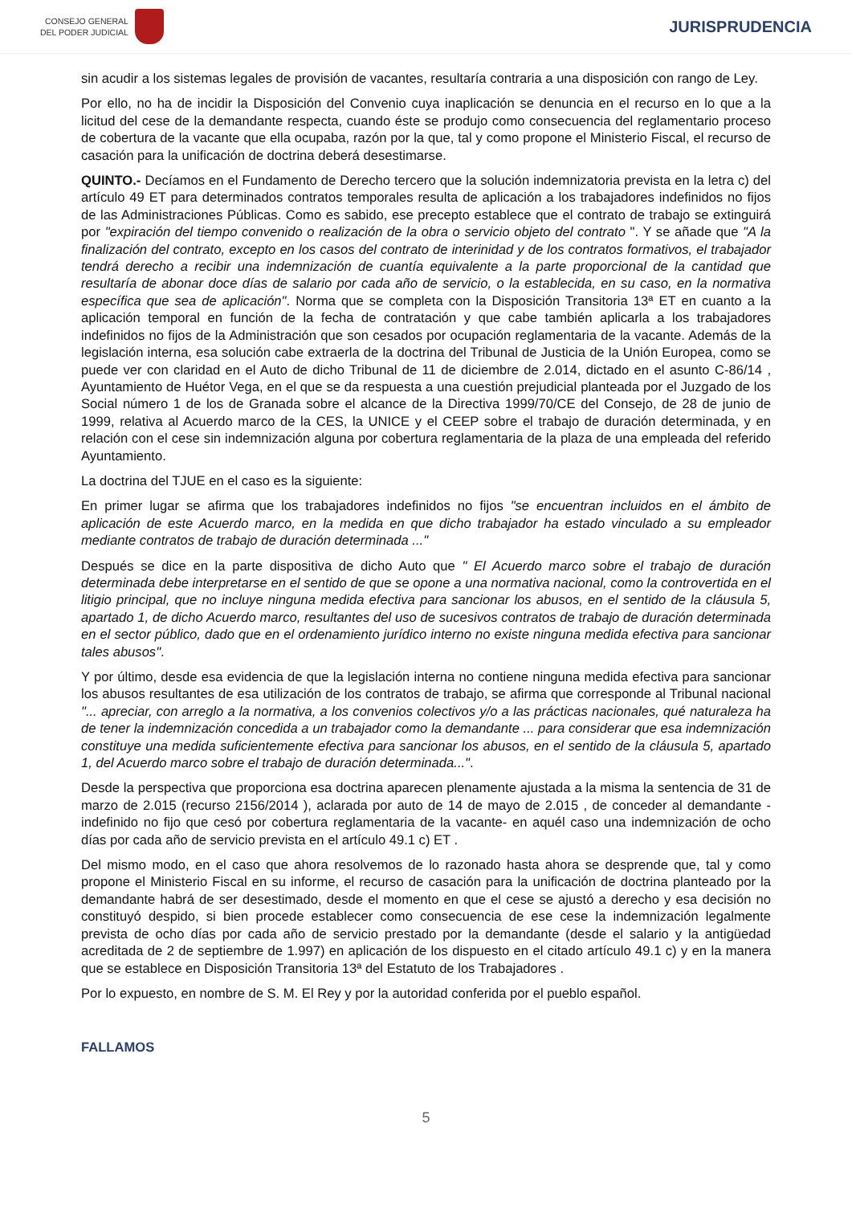CONSEJO GENERAL
DEL PODER JUDICIAL
JURISPRUDENCIA
sin acudir a los sistemas legales de provisión de vacantes, resultaría contraria a una disposición con rango de Ley.
Por ello, no ha de incidir la Disposición del Convenio cuya inaplicación se denuncia en el recurso en lo que a la licitud del cese de la demandante respecta, cuando éste se produjo como consecuencia del reglamentario proceso de cobertura de la vacante que ella ocupaba, razón por la que, tal y como propone el Ministerio Fiscal, el recurso de casación para la unificación de doctrina deberá desestimarse.
QUINTO.- Decíamos en el Fundamento de Derecho tercero que la solución indemnizatoria prevista en la letra c) del artículo 49 ET para determinados contratos temporales resulta de aplicación a los trabajadores indefinidos no fijos de las Administraciones Públicas. Como es sabido, ese precepto establece que el contrato de trabajo se extinguirá por "expiración del tiempo convenido o realización de la obra o servicio objeto del contrato ". Y se añade que "A la finalización del contrato, excepto en los casos del contrato de interinidad y de los contratos formativos, el trabajador tendrá derecho a recibir una indemnización de cuantía equivalente a la parte proporcional de la cantidad que resultaría de abonar doce días de salario por cada año de servicio, o la establecida, en su caso, en la normativa específica que sea de aplicación". Norma que se completa con la Disposición Transitoria 13ª ET en cuanto a la aplicación temporal en función de la fecha de contratación y que cabe también aplicarla a los trabajadores indefinidos no fijos de la Administración que son cesados por ocupación reglamentaria de la vacante. Además de la legislación interna, esa solución cabe extraerla de la doctrina del Tribunal de Justicia de la Unión Europea, como se puede ver con claridad en el Auto de dicho Tribunal de 11 de diciembre de 2.014, dictado en el asunto C-86/14 , Ayuntamiento de Huétor Vega, en el que se da respuesta a una cuestión prejudicial planteada por el Juzgado de los Social número 1 de los de Granada sobre el alcance de la Directiva 1999/70/CE del Consejo, de 28 de junio de 1999, relativa al Acuerdo marco de la CES, la UNICE y el CEEP sobre el trabajo de duración determinada, y en relación con el cese sin indemnización alguna por cobertura reglamentaria de la plaza de una empleada del referido Ayuntamiento.
La doctrina del TJUE en el caso es la siguiente:
En primer lugar se afirma que los trabajadores indefinidos no fijos "se encuentran incluidos en el ámbito de aplicación de este Acuerdo marco, en la medida en que dicho trabajador ha estado vinculado a su empleador mediante contratos de trabajo de duración determinada ..."
Después se dice en la parte dispositiva de dicho Auto que " El Acuerdo marco sobre el trabajo de duración determinada debe interpretarse en el sentido de que se opone a una normativa nacional, como la controvertida en el litigio principal, que no incluye ninguna medida efectiva para sancionar los abusos, en el sentido de la cláusula 5, apartado 1, de dicho Acuerdo marco, resultantes del uso de sucesivos contratos de trabajo de duración determinada en el sector público, dado que en el ordenamiento jurídico interno no existe ninguna medida efectiva para sancionar tales abusos".
Y por último, desde esa evidencia de que la legislación interna no contiene ninguna medida efectiva para sancionar los abusos resultantes de esa utilización de los contratos de trabajo, se afirma que corresponde al Tribunal nacional "... apreciar, con arreglo a la normativa, a los convenios colectivos y/o a las prácticas nacionales, qué naturaleza ha de tener la indemnización concedida a un trabajador como la demandante ... para considerar que esa indemnización constituye una medida suficientemente efectiva para sancionar los abusos, en el sentido de la cláusula 5, apartado 1, del Acuerdo marco sobre el trabajo de duración determinada...".
Desde la perspectiva que proporciona esa doctrina aparecen plenamente ajustada a la misma la sentencia de 31 de marzo de 2.015 (recurso 2156/2014 ), aclarada por auto de 14 de mayo de 2.015 , de conceder al demandante -indefinido no fijo que cesó por cobertura reglamentaria de la vacante- en aquél caso una indemnización de ocho días por cada año de servicio prevista en el artículo 49.1 c) ET .
Del mismo modo, en el caso que ahora resolvemos de lo razonado hasta ahora se desprende que, tal y como propone el Ministerio Fiscal en su informe, el recurso de casación para la unificación de doctrina planteado por la demandante habrá de ser desestimado, desde el momento en que el cese se ajustó a derecho y esa decisión no constituyó despido, si bien procede establecer como consecuencia de ese cese la indemnización legalmente prevista de ocho días por cada año de servicio prestado por la demandante (desde el salario y la antigüedad acreditada de 2 de septiembre de 1.997) en aplicación de los dispuesto en el citado artículo 49.1 c) y en la manera que se establece en Disposición Transitoria 13ª del Estatuto de los Trabajadores .
Por lo expuesto, en nombre de S. M. El Rey y por la autoridad conferida por el pueblo español.
FALLAMOS
5